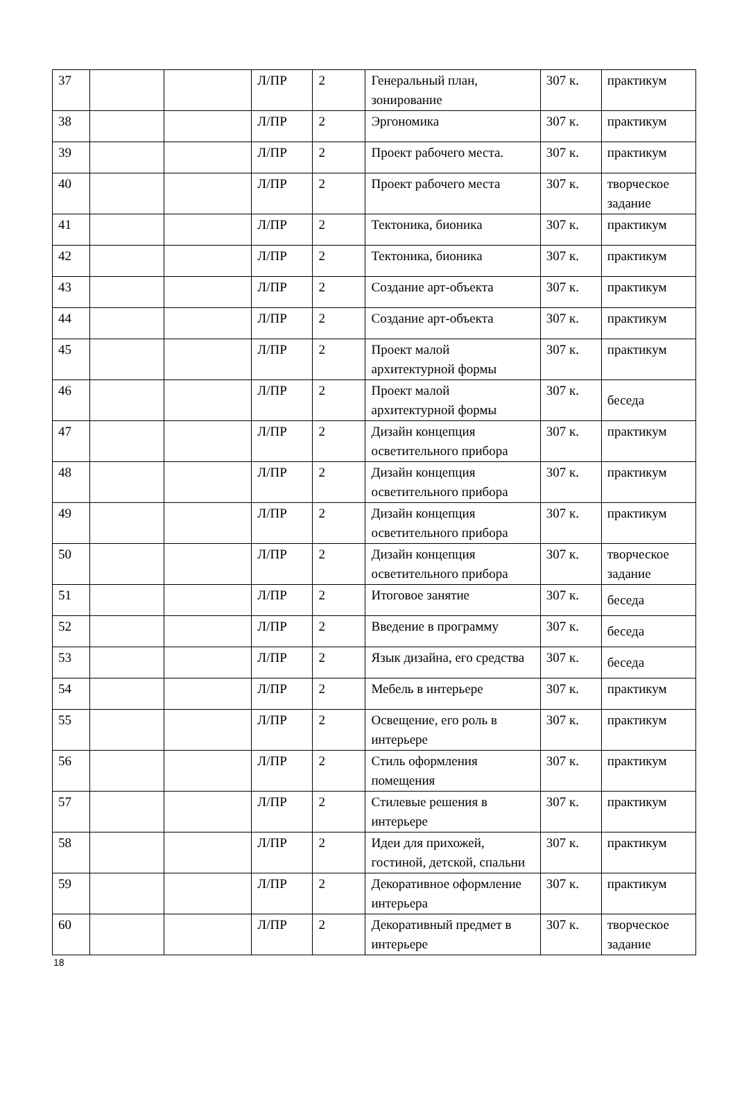| 37 | | | Л/ПР | 2 | Генеральный план, зонирование | 307 к. | практикум |
| 38 | | | Л/ПР | 2 | Эргономика | 307 к. | практикум |
| 39 | | | Л/ПР | 2 | Проект рабочего места. | 307 к. | практикум |
| 40 | | | Л/ПР | 2 | Проект рабочего места | 307 к. | творческое задание |
| 41 | | | Л/ПР | 2 | Тектоника, бионика | 307 к. | практикум |
| 42 | | | Л/ПР | 2 | Тектоника, бионика | 307 к. | практикум |
| 43 | | | Л/ПР | 2 | Создание арт-объекта | 307 к. | практикум |
| 44 | | | Л/ПР | 2 | Создание арт-объекта | 307 к. | практикум |
| 45 | | | Л/ПР | 2 | Проект малой архитектурной формы | 307 к. | практикум |
| 46 | | | Л/ПР | 2 | Проект малой архитектурной формы | 307 к. | беседа |
| 47 | | | Л/ПР | 2 | Дизайн концепция осветительного прибора | 307 к. | практикум |
| 48 | | | Л/ПР | 2 | Дизайн концепция осветительного прибора | 307 к. | практикум |
| 49 | | | Л/ПР | 2 | Дизайн концепция осветительного прибора | 307 к. | практикум |
| 50 | | | Л/ПР | 2 | Дизайн концепция осветительного прибора | 307 к. | творческое задание |
| 51 | | | Л/ПР | 2 | Итоговое занятие | 307 к. | беседа |
| 52 | | | Л/ПР | 2 | Введение в программу | 307 к. | беседа |
| 53 | | | Л/ПР | 2 | Язык дизайна, его средства | 307 к. | беседа |
| 54 | | | Л/ПР | 2 | Мебель в интерьере | 307 к. | практикум |
| 55 | | | Л/ПР | 2 | Освещение, его роль в интерьере | 307 к. | практикум |
| 56 | | | Л/ПР | 2 | Стиль оформления помещения | 307 к. | практикум |
| 57 | | | Л/ПР | 2 | Стилевые решения в интерьере | 307 к. | практикум |
| 58 | | | Л/ПР | 2 | Идеи для прихожей, гостиной, детской, спальни | 307 к. | практикум |
| 59 | | | Л/ПР | 2 | Декоративное оформление интерьера | 307 к. | практикум |
| 60 | | | Л/ПР | 2 | Декоративный предмет в интерьере | 307 к. | творческое задание |
18